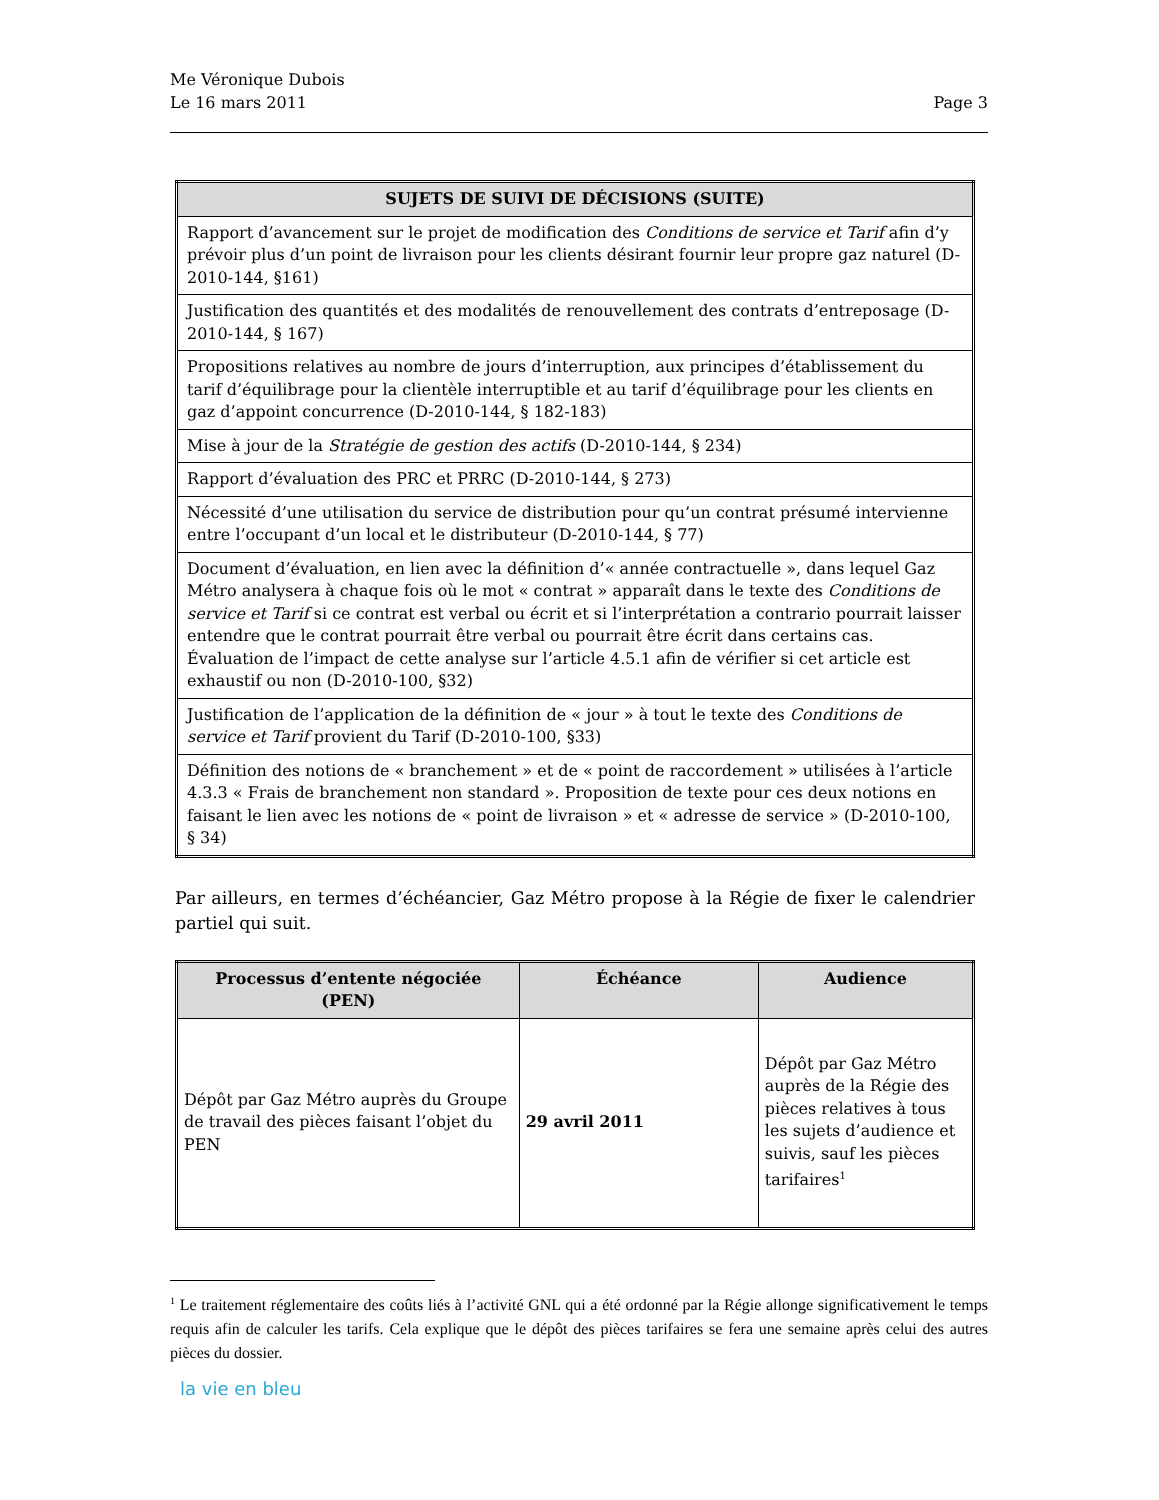Me Véronique Dubois
Le 16 mars 2011
Page 3
| SUJETS DE SUIVI DE DÉCISIONS (SUITE) |
| --- |
| Rapport d’avancement sur le projet de modification des Conditions de service et Tarif afin d’y prévoir plus d’un point de livraison pour les clients désirant fournir leur propre gaz naturel (D-2010-144, §161) |
| Justification des quantités et des modalités de renouvellement des contrats d’entreposage (D-2010-144, § 167) |
| Propositions relatives au nombre de jours d’interruption, aux principes d’établissement du tarif d’équilibrage pour la clientèle interruptible et au tarif d’équilibrage pour les clients en gaz d’appoint concurrence (D-2010-144, § 182-183) |
| Mise à jour de la Stratégie de gestion des actifs (D-2010-144, § 234) |
| Rapport d’évaluation des PRC et PRRC (D-2010-144, § 273) |
| Nécessité d’une utilisation du service de distribution pour qu’un contrat présumé intervienne entre l’occupant d’un local et le distributeur (D-2010-144, § 77) |
| Document d’évaluation, en lien avec la définition d’« année contractuelle », dans lequel Gaz Métro analysera à chaque fois où le mot « contrat » apparaît dans le texte des Conditions de service et Tarif si ce contrat est verbal ou écrit et si l’interprétation a contrario pourrait laisser entendre que le contrat pourrait être verbal ou pourrait être écrit dans certains cas. Évaluation de l’impact de cette analyse sur l’article 4.5.1 afin de vérifier si cet article est exhaustif ou non (D-2010-100, §32) |
| Justification de l’application de la définition de « jour » à tout le texte des Conditions de service et Tarif provient du Tarif (D-2010-100, §33) |
| Définition des notions de « branchement » et de « point de raccordement » utilisées à l’article 4.3.3 « Frais de branchement non standard ». Proposition de texte pour ces deux notions en faisant le lien avec les notions de « point de livraison » et « adresse de service » (D-2010-100, § 34) |
Par ailleurs, en termes d’échéancier, Gaz Métro propose à la Régie de fixer le calendrier partiel qui suit.
| Processus d’entente négociée (PEN) | Échéance | Audience |
| --- | --- | --- |
| Dépôt par Gaz Métro auprès du Groupe de travail des pièces faisant l’objet du PEN | 29 avril 2011 | Dépôt par Gaz Métro auprès de la Régie des pièces relatives à tous les sujets d’audience et suivis, sauf les pièces tarifaires<sup>1</sup> |
<sup>1</sup> Le traitement réglementaire des coûts liés à l’activité GNL qui a été ordonné par la Régie allonge significativement le temps requis afin de calculer les tarifs. Cela explique que le dépôt des pièces tarifaires se fera une semaine après celui des autres pièces du dossier.
la vie en bleu